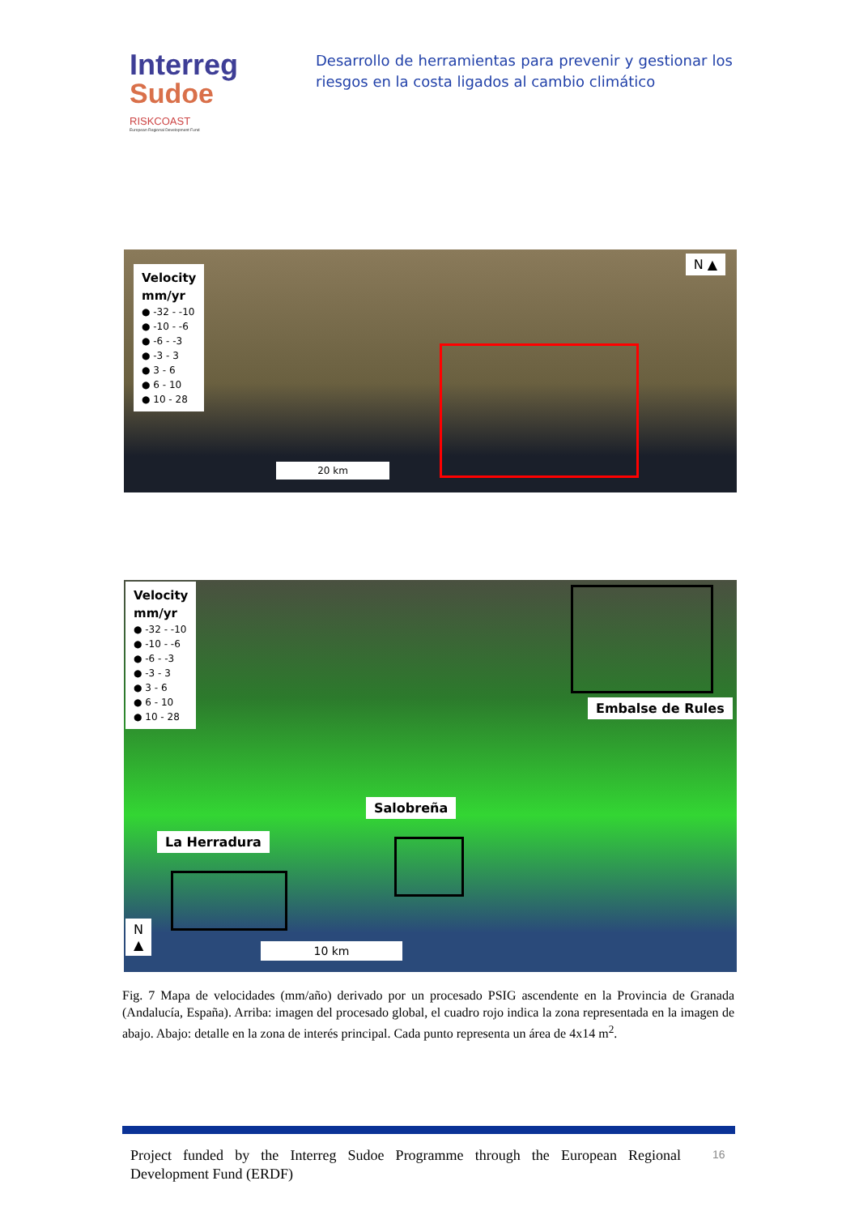Interreg
Sudoe
RISKCOAST
European Regional Development Fund
Desarrollo de herramientas para prevenir y gestionar los riesgos en la costa ligados al cambio climático
Velocity
mm/yr
● -32 - -10
● -10 - -6
● -6 - -3
● -3 - 3
● 3 - 6
● 6 - 10
● 10 - 28
N ▲
20 km
Velocity
mm/yr
● -32 - -10
● -10 - -6
● -6 - -3
● -3 - 3
● 3 - 6
● 6 - 10
● 10 - 28
Embalse de Rules
Salobreña
La Herradura
N
▲
10 km
Fig. 7 Mapa de velocidades (mm/año) derivado por un procesado PSIG ascendente en la Provincia de Granada (Andalucía, España). Arriba: imagen del procesado global, el cuadro rojo indica la zona representada en la imagen de abajo. Abajo: detalle en la zona de interés principal. Cada punto representa un área de 4x14 m<sup>2</sup>.
Project funded by the Interreg Sudoe Programme through the European Regional Development Fund (ERDF)
16